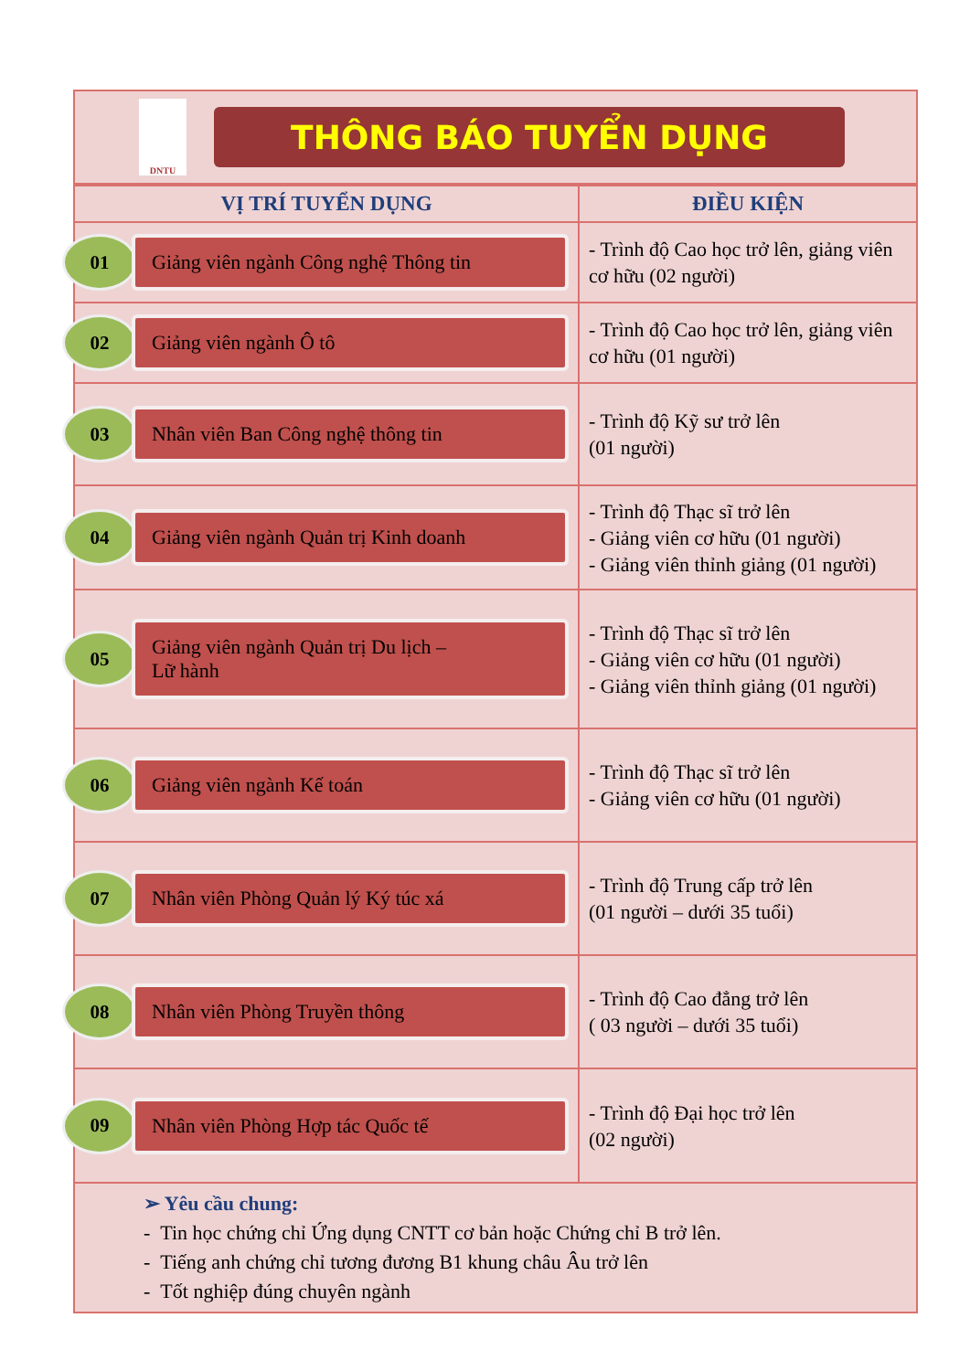DNTU
THÔNG BÁO TUYỂN DỤNG
| VỊ TRÍ TUYỂN DỤNG | ĐIỀU KIỆN |
| --- | --- |
| 01 Giảng viên ngành Công nghệ Thông tin | - Trình độ Cao học trở lên, giảng viên cơ hữu (02 người) |
| 02 Giảng viên ngành Ô tô | - Trình độ Cao học trở lên, giảng viên cơ hữu (01 người) |
| 03 Nhân viên Ban Công nghệ thông tin | - Trình độ Kỹ sư trở lên (01 người) |
| 04 Giảng viên ngành Quản trị Kinh doanh | - Trình độ Thạc sĩ trở lên - Giảng viên cơ hữu (01 người) - Giảng viên thỉnh giảng (01 người) |
| 05 Giảng viên ngành Quản trị Du lịch – Lữ hành | - Trình độ Thạc sĩ trở lên - Giảng viên cơ hữu (01 người) - Giảng viên thỉnh giảng (01 người) |
| 06 Giảng viên ngành Kế toán | - Trình độ Thạc sĩ trở lên - Giảng viên cơ hữu (01 người) |
| 07 Nhân viên Phòng Quản lý Ký túc xá | - Trình độ Trung cấp trở lên (01 người – dưới 35 tuổi) |
| 08 Nhân viên Phòng Truyền thông | - Trình độ Cao đẳng trở lên ( 03 người – dưới 35 tuổi) |
| 09 Nhân viên Phòng Hợp tác Quốc tế | - Trình độ Đại học trở lên (02 người) |
➢ Yêu cầu chung:
- Tin học chứng chỉ Ứng dụng CNTT cơ bản hoặc Chứng chỉ B trở lên.
- Tiếng anh chứng chỉ tương đương B1 khung châu Âu trở lên
- Tốt nghiệp đúng chuyên ngành